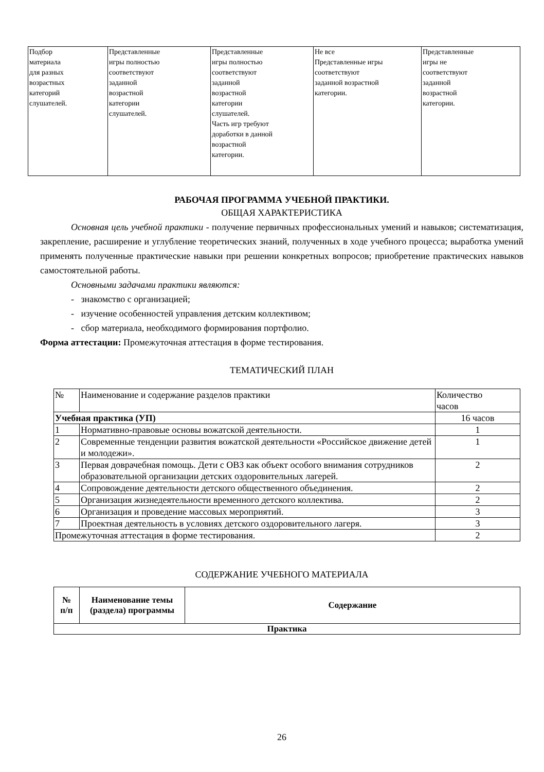| Подбор материала для разных возрастных категорий слушателей. | Представленные игры полностью соответствуют заданной возрастной категории слушателей. | Представленные игры полностью соответствуют заданной возрастной категории слушателей. Часть игр требуют доработки в данной возрастной категории. | Не все Представленные игры соответствуют заданной возрастной категории. | Представленные игры не соответствуют заданной возрастной категории. |
РАБОЧАЯ ПРОГРАММА УЧЕБНОЙ ПРАКТИКИ.
ОБЩАЯ ХАРАКТЕРИСТИКА
Основная цель учебной практики - получение первичных профессиональных умений и навыков; систематизация, закрепление, расширение и углубление теоретических знаний, полученных в ходе учебного процесса; выработка умений применять полученные практические навыки при решении конкретных вопросов; приобретение практических навыков самостоятельной работы.
Основными задачами практики являются:
- знакомство с организацией;
- изучение особенностей управления детским коллективом;
- сбор материала, необходимого формирования портфолио.
Форма аттестации: Промежуточная аттестация в форме тестирования.
ТЕМАТИЧЕСКИЙ ПЛАН
| № | Наименование и содержание разделов практики | Количество часов |
| Учебная практика (УП) | | 16 часов |
| 1 | Нормативно-правовые основы вожатской деятельности. | 1 |
| 2 | Современные тенденции развития вожатской деятельности «Российское движение детей и молодежи». | 1 |
| 3 | Первая доврачебная помощь. Дети с ОВЗ как объект особого внимания сотрудников образовательной организации детских оздоровительных лагерей. | 2 |
| 4 | Сопровождение деятельности детского общественного объединения. | 2 |
| 5 | Организация жизнедеятельности временного детского коллектива. | 2 |
| 6 | Организация и проведение массовых мероприятий. | 3 |
| 7 | Проектная деятельность в условиях детского оздоровительного лагеря. | 3 |
| Промежуточная аттестация в форме тестирования. | | 2 |
СОДЕРЖАНИЕ УЧЕБНОГО МАТЕРИАЛА
| № п/п | Наименование темы (раздела) программы | Содержание |
| --- | --- | --- |
| Практика | | |
26